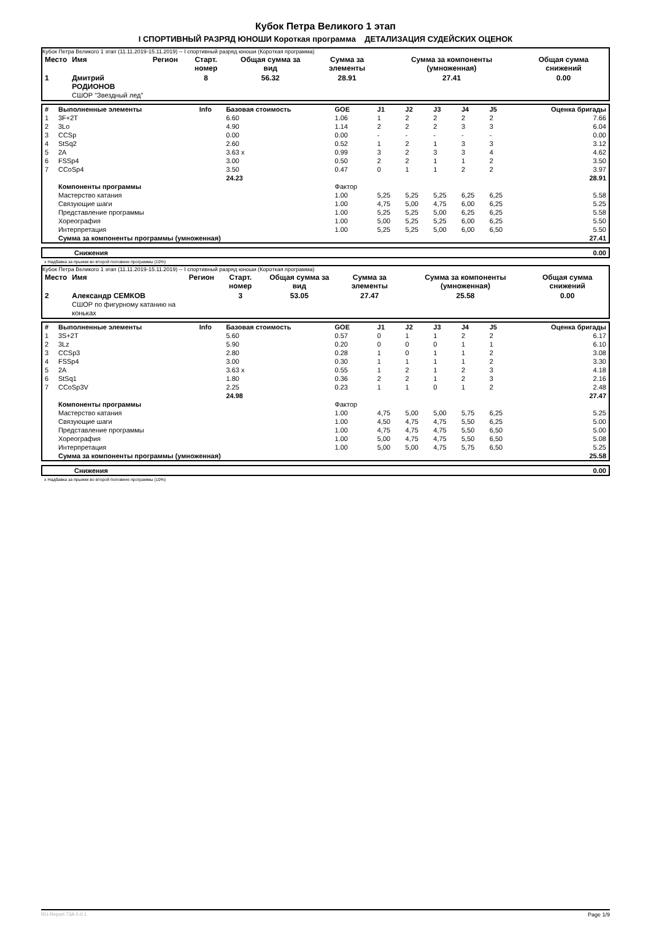Кубок Петра Великого 1 этап
I СПОРТИВНЫЙ РАЗРЯД ЮНОШИ Короткая программа ДЕТАЛИЗАЦИЯ СУДЕЙСКИХ ОЦЕНОК
Кубок Петра Великого 1 этап (11.11.2019-15.11.2019) -- I спортивный разряд юноши (Короткая программа)
| Место | Имя | Регион | Старт. номер | Общая сумма за вид | Сумма за элементы | Сумма за компоненты (умноженная) | Общая сумма снижений |
| 1 | Дмитрий РОДИОНОВ СШОР "Звездный лед" | | 8 | 56.32 | 28.91 | 27.41 | 0.00 |
| # | Выполненные элементы | Info | Базовая стоимость | GOE | J1 | J2 | J3 | J4 | J5 | Оценка бригады |
| --- | --- | --- | --- | --- | --- | --- | --- | --- | --- | --- |
| 1 | 3F+2T | | 6.60 | 1.06 | 1 | 2 | 2 | 2 | 2 | 7.66 |
| 2 | 3Lo | | 4.90 | 1.14 | 2 | 2 | 2 | 3 | 3 | 6.04 |
| 3 | CCSp | | 0.00 | 0.00 | - | - | - | - | - | 0.00 |
| 4 | StSq2 | | 2.60 | 0.52 | 1 | 2 | 1 | 3 | 3 | 3.12 |
| 5 | 2A | | 3.63 x | 0.99 | 3 | 2 | 3 | 3 | 4 | 4.62 |
| 6 | FSSp4 | | 3.00 | 0.50 | 2 | 2 | 1 | 1 | 2 | 3.50 |
| 7 | CCoSp4 | | 3.50 | 0.47 | 0 | 1 | 1 | 2 | 2 | 3.97 |
| | | | 24.23 | | | | | | | 28.91 |
| | Компоненты программы | | | Фактор | | | | | | |
| | Мастерство катания | | | 1.00 | 5,25 | 5,25 | 5,25 | 6,25 | 6,25 | 5.58 |
| | Связующие шаги | | | 1.00 | 4,75 | 5,00 | 4,75 | 6,00 | 6,25 | 5.25 |
| | Представление программы | | | 1.00 | 5,25 | 5,25 | 5,00 | 6,25 | 6,25 | 5.58 |
| | Хореография | | | 1.00 | 5,00 | 5,25 | 5,25 | 6,00 | 6,25 | 5.50 |
| | Интерпретация | | | 1.00 | 5,25 | 5,25 | 5,00 | 6,00 | 6,50 | 5.50 |
| | Сумма за компоненты программы (умноженная) | | | | | | | | | 27.41 |
| | Снижения | 0.00 |
x Надбавка за прыжки во второй половине программы (10%)
Кубок Петра Великого 1 этап (11.11.2019-15.11.2019) -- I спортивный разряд юноши (Короткая программа)
| Место | Имя | Регион | Старт. номер | Общая сумма за вид | Сумма за элементы | Сумма за компоненты (умноженная) | Общая сумма снижений |
| 2 | Александр СЕМКОВ СШОР по фигурному катанию на коньках | | 3 | 53.05 | 27.47 | 25.58 | 0.00 |
| # | Выполненные элементы | Info | Базовая стоимость | GOE | J1 | J2 | J3 | J4 | J5 | Оценка бригады |
| --- | --- | --- | --- | --- | --- | --- | --- | --- | --- | --- |
| 1 | 3S+2T | | 5.60 | 0.57 | 0 | 1 | 1 | 2 | 2 | 6.17 |
| 2 | 3Lz | | 5.90 | 0.20 | 0 | 0 | 0 | 1 | 1 | 6.10 |
| 3 | CCSp3 | | 2.80 | 0.28 | 1 | 0 | 1 | 1 | 2 | 3.08 |
| 4 | FSSp4 | | 3.00 | 0.30 | 1 | 1 | 1 | 1 | 2 | 3.30 |
| 5 | 2A | | 3.63 x | 0.55 | 1 | 2 | 1 | 2 | 3 | 4.18 |
| 6 | StSq1 | | 1.80 | 0.36 | 2 | 2 | 1 | 2 | 3 | 2.16 |
| 7 | CCoSp3V | | 2.25 | 0.23 | 1 | 1 | 0 | 1 | 2 | 2.48 |
| | | | 24.98 | | | | | | | 27.47 |
| | Компоненты программы | | | Фактор | | | | | | |
| | Мастерство катания | | | 1.00 | 4,75 | 5,00 | 5,00 | 5,75 | 6,25 | 5.25 |
| | Связующие шаги | | | 1.00 | 4,50 | 4,75 | 4,75 | 5,50 | 6,25 | 5.00 |
| | Представление программы | | | 1.00 | 4,75 | 4,75 | 4,75 | 5,50 | 6,50 | 5.00 |
| | Хореография | | | 1.00 | 5,00 | 4,75 | 4,75 | 5,50 | 6,50 | 5.08 |
| | Интерпретация | | | 1.00 | 5,00 | 5,00 | 4,75 | 5,75 | 6,50 | 5.25 |
| | Сумма за компоненты программы (умноженная) | | | | | | | | | 25.58 |
| | Снижения | 0.00 |
x Надбавка за прыжки во второй половине программы (10%)
RU-Report 73A 0.0.1 Page 1/9